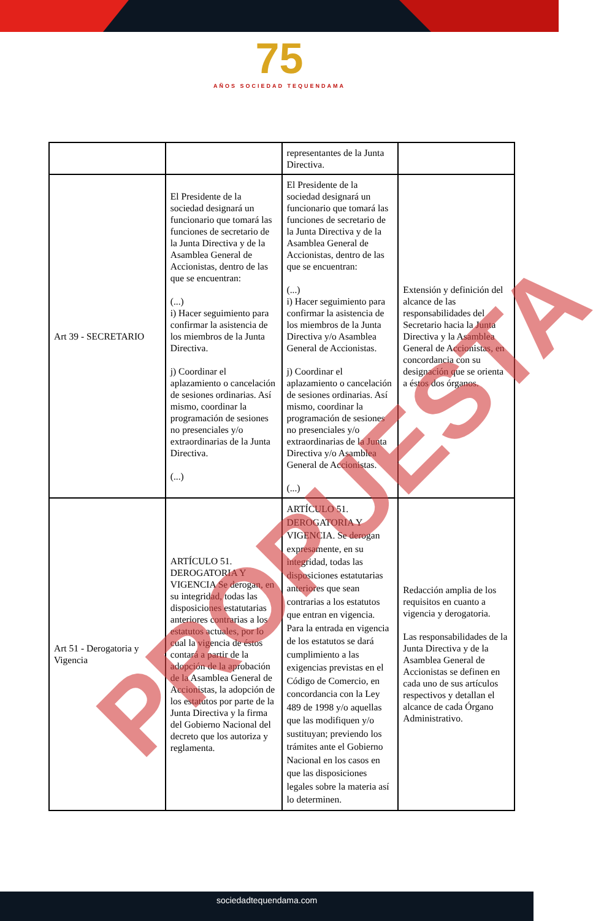75
AÑOS SOCIEDAD TEQUENDAMA
| | | representantes de la Junta Directiva. | |
| Art 39 - SECRETARIO | El Presidente de la sociedad designará un funcionario que tomará las funciones de secretario de la Junta Directiva y de la Asamblea General de Accionistas, dentro de las que se encuentran: (...) i) Hacer seguimiento para confirmar la asistencia de los miembros de la Junta Directiva. j) Coordinar el aplazamiento o cancelación de sesiones ordinarias. Así mismo, coordinar la programación de sesiones no presenciales y/o extraordinarias de la Junta Directiva. (...) | El Presidente de la sociedad designará un funcionario que tomará las funciones de secretario de la Junta Directiva y de la Asamblea General de Accionistas, dentro de las que se encuentran: (...) i) Hacer seguimiento para confirmar la asistencia de los miembros de la Junta Directiva y/o Asamblea General de Accionistas. j) Coordinar el aplazamiento o cancelación de sesiones ordinarias. Así mismo, coordinar la programación de sesiones no presenciales y/o extraordinarias de la Junta Directiva y/o Asamblea General de Accionistas. (...) | Extensión y definición del alcance de las responsabilidades del Secretario hacia la Junta Directiva y la Asamblea General de Accionistas, en concordancia con su designación que se orienta a éstos dos órganos. |
| Art 51 - Derogatoria y Vigencia | ARTÍCULO 51. DEROGATORIA Y VIGENCIA Se derogan, en su integridad, todas las disposiciones estatutarias anteriores contrarias a los estatutos actuales, por lo cual la vigencia de éstos contará a partir de la adopción de la aprobación de la Asamblea General de Accionistas, la adopción de los estatutos por parte de la Junta Directiva y la firma del Gobierno Nacional del decreto que los autoriza y reglamenta. | ARTÍCULO 51. DEROGATORIA Y VIGENCIA. Se derogan expresamente, en su integridad, todas las disposiciones estatutarias anteriores que sean contrarias a los estatutos que entran en vigencia. Para la entrada en vigencia de los estatutos se dará cumplimiento a las exigencias previstas en el Código de Comercio, en concordancia con la Ley 489 de 1998 y/o aquellas que las modifiquen y/o sustituyan; previendo los trámites ante el Gobierno Nacional en los casos en que las disposiciones legales sobre la materia así lo determinen. | Redacción amplia de los requisitos en cuanto a vigencia y derogatoria. Las responsabilidades de la Junta Directiva y de la Asamblea General de Accionistas se definen en cada uno de sus artículos respectivos y detallan el alcance de cada Órgano Administrativo. |
PROPUESTA
sociedadtequendama.com